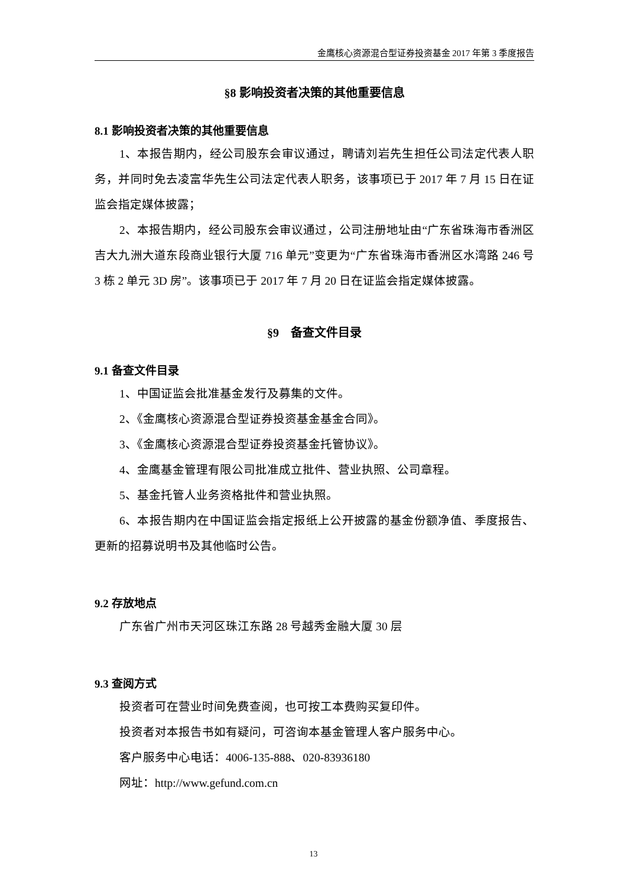金鹰核心资源混合型证券投资基金 2017 年第 3 季度报告
§8 影响投资者决策的其他重要信息
8.1 影响投资者决策的其他重要信息
1、本报告期内，经公司股东会审议通过，聘请刘岩先生担任公司法定代表人职务，并同时免去凌富华先生公司法定代表人职务，该事项已于 2017 年 7 月 15 日在证监会指定媒体披露；
2、本报告期内，经公司股东会审议通过，公司注册地址由“广东省珠海市香洲区吉大九洲大道东段商业银行大厦 716 单元”变更为“广东省珠海市香洲区水湾路 246 号 3 栋 2 单元 3D 房”。该事项已于 2017 年 7 月 20 日在证监会指定媒体披露。
§9　备查文件目录
9.1 备查文件目录
1、中国证监会批准基金发行及募集的文件。
2、《金鹰核心资源混合型证券投资基金基金合同》。
3、《金鹰核心资源混合型证券投资基金托管协议》。
4、金鹰基金管理有限公司批准成立批件、营业执照、公司章程。
5、基金托管人业务资格批件和营业执照。
6、本报告期内在中国证监会指定报纸上公开披露的基金份额净值、季度报告、更新的招募说明书及其他临时公告。
9.2 存放地点
广东省广州市天河区珠江东路 28 号越秀金融大厦 30 层
9.3 查阅方式
投资者可在营业时间免费查阅，也可按工本费购买复印件。
投资者对本报告书如有疑问，可咨询本基金管理人客户服务中心。
客户服务中心电话：4006-135-888、020-83936180
网址：http://www.gefund.com.cn
13